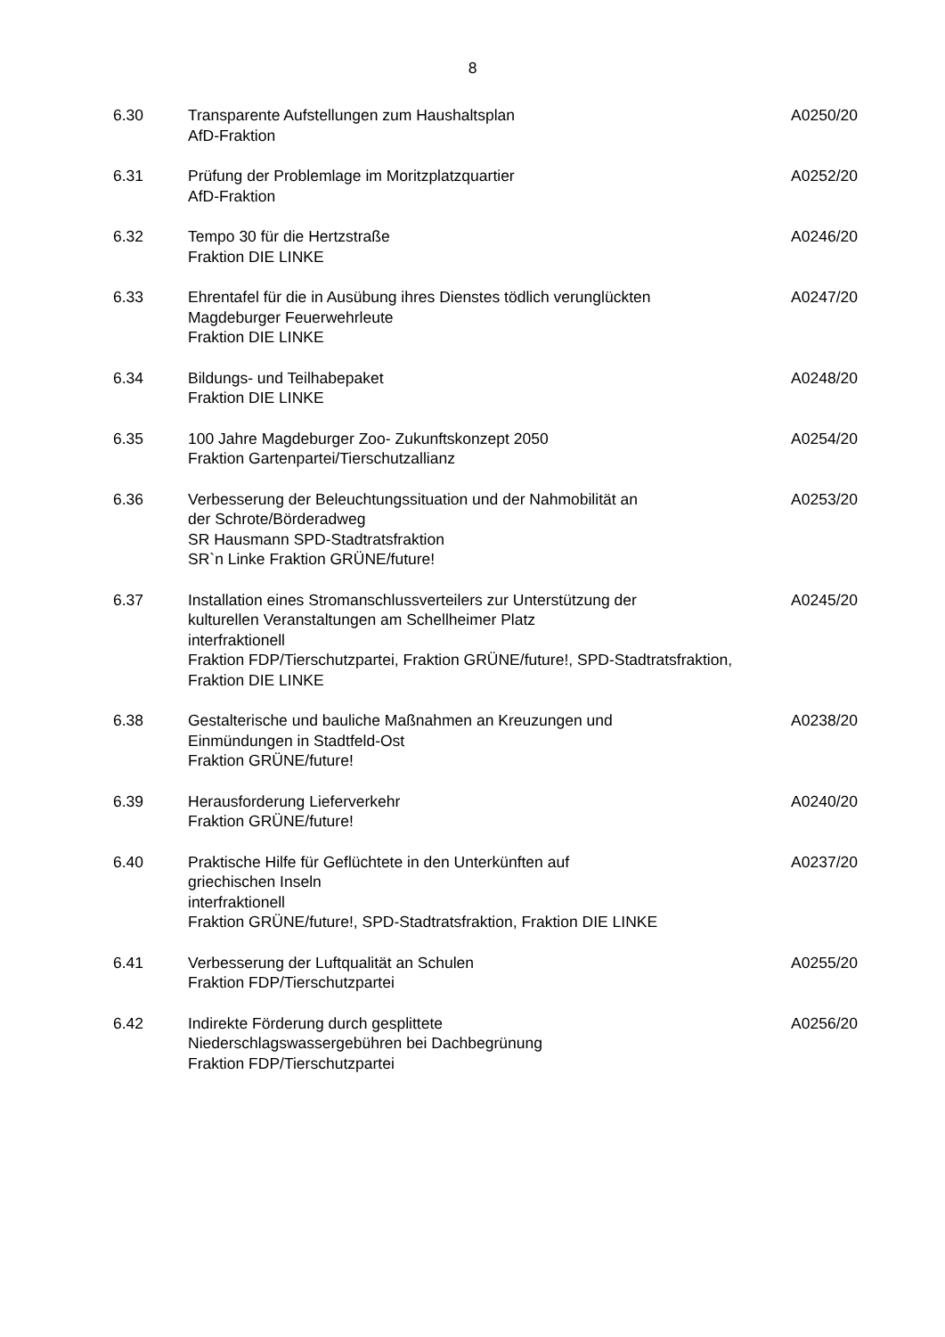8
6.30 Transparente Aufstellungen zum Haushaltsplan
AfD-Fraktion
A0250/20
6.31 Prüfung der Problemlage im Moritzplatzquartier
AfD-Fraktion
A0252/20
6.32 Tempo 30 für die Hertzstraße
Fraktion DIE LINKE
A0246/20
6.33 Ehrentafel für die in Ausübung ihres Dienstes tödlich verunglückten
Magdeburger Feuerwehrleute
Fraktion DIE LINKE
A0247/20
6.34 Bildungs- und Teilhabepaket
Fraktion DIE LINKE
A0248/20
6.35 100 Jahre Magdeburger Zoo- Zukunftskonzept 2050
Fraktion Gartenpartei/Tierschutzallianz
A0254/20
6.36 Verbesserung der Beleuchtungssituation und der Nahmobilität an
der Schrote/Börderadweg
SR Hausmann SPD-Stadtratsfraktion
SR`n Linke Fraktion GRÜNE/future!
A0253/20
6.37 Installation eines Stromanschlussverteilers zur Unterstützung der
kulturellen Veranstaltungen am Schellheimer Platz
interfraktionell
Fraktion FDP/Tierschutzpartei, Fraktion GRÜNE/future!, SPD-Stadtratsfraktion,
Fraktion DIE LINKE
A0245/20
6.38 Gestalterische und bauliche Maßnahmen an Kreuzungen und
Einmündungen in Stadtfeld-Ost
Fraktion GRÜNE/future!
A0238/20
6.39 Herausforderung Lieferverkehr
Fraktion GRÜNE/future!
A0240/20
6.40 Praktische Hilfe für Geflüchtete in den Unterkünften auf
griechischen Inseln
interfraktionell
Fraktion GRÜNE/future!, SPD-Stadtratsfraktion, Fraktion DIE LINKE
A0237/20
6.41 Verbesserung der Luftqualität an Schulen
Fraktion FDP/Tierschutzpartei
A0255/20
6.42 Indirekte Förderung durch gesplittete
Niederschlagswassergebühren bei Dachbegrünung
Fraktion FDP/Tierschutzpartei
A0256/20